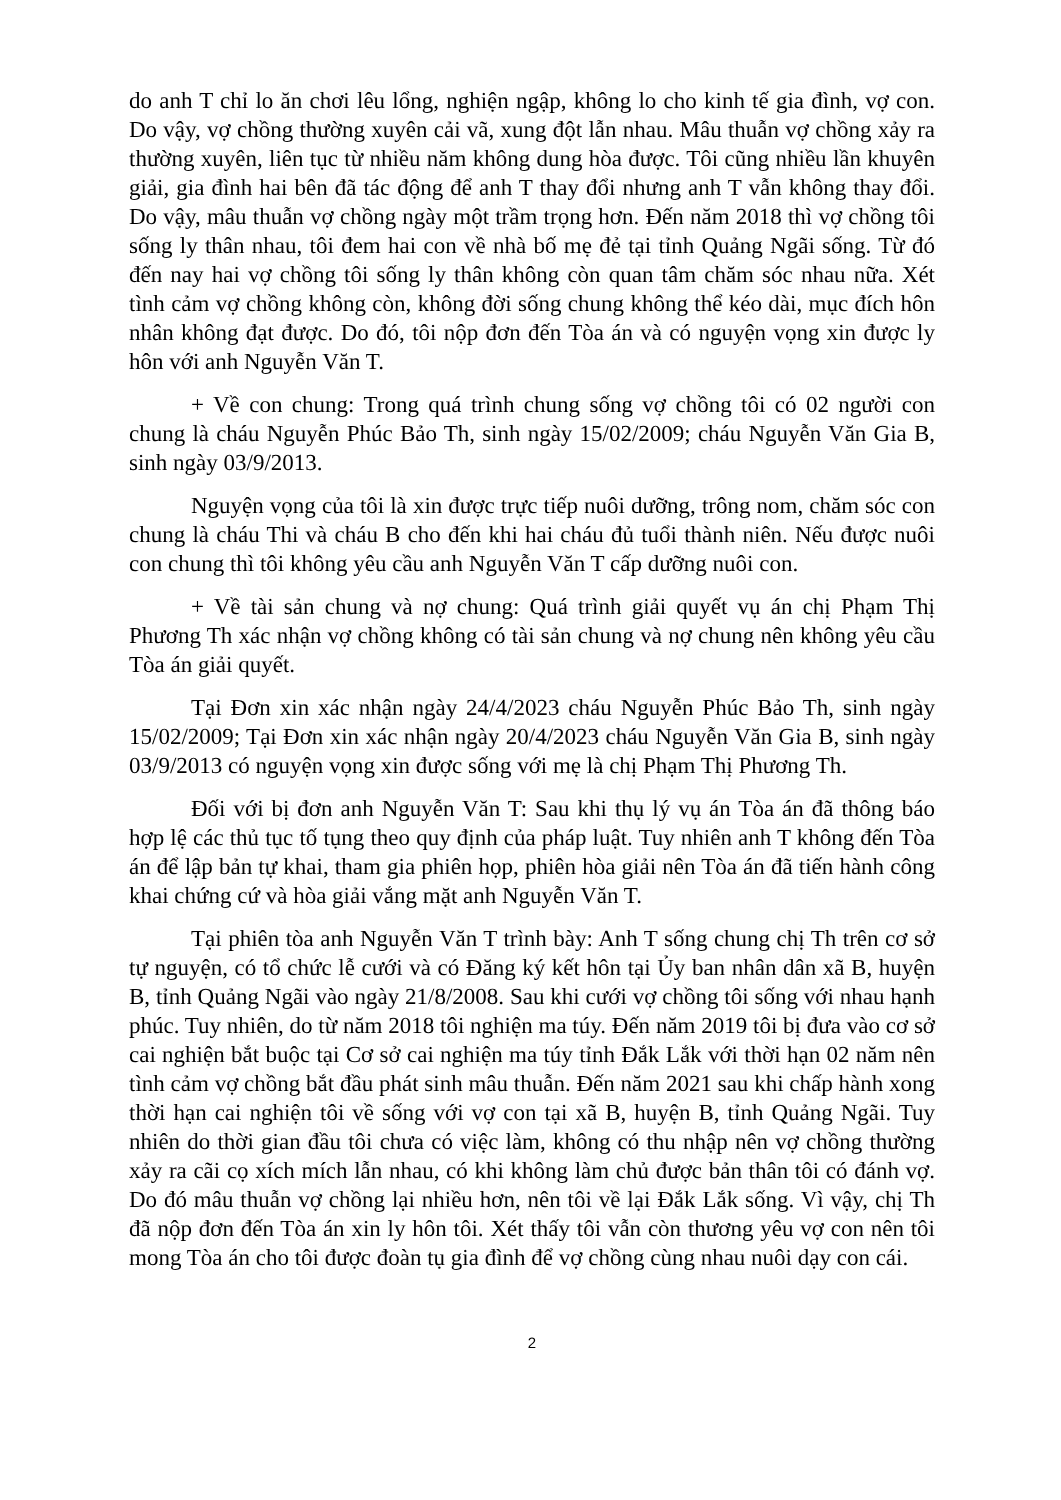do anh T chỉ lo ăn chơi lêu lổng, nghiện ngập, không lo cho kinh tế gia đình, vợ con. Do vậy, vợ chồng thường xuyên cải vã, xung đột lẫn nhau. Mâu thuẫn vợ chồng xảy ra thường xuyên, liên tục từ nhiều năm không dung hòa được. Tôi cũng nhiều lần khuyên giải, gia đình hai bên đã tác động để anh T thay đổi nhưng anh T vẫn không thay đổi. Do vậy, mâu thuẫn vợ chồng ngày một trầm trọng hơn. Đến năm 2018 thì vợ chồng tôi sống ly thân nhau, tôi đem hai con về nhà bố mẹ đẻ tại tỉnh Quảng Ngãi sống. Từ đó đến nay hai vợ chồng tôi sống ly thân không còn quan tâm chăm sóc nhau nữa. Xét tình cảm vợ chồng không còn, không đời sống chung không thể kéo dài, mục đích hôn nhân không đạt được. Do đó, tôi nộp đơn đến Tòa án và có nguyện vọng xin được ly hôn với anh Nguyễn Văn T.
+ Về con chung: Trong quá trình chung sống vợ chồng tôi có 02 người con chung là cháu Nguyễn Phúc Bảo Th, sinh ngày 15/02/2009; cháu Nguyễn Văn Gia B, sinh ngày 03/9/2013.
Nguyện vọng của tôi là xin được trực tiếp nuôi dưỡng, trông nom, chăm sóc con chung là cháu Thi và cháu B cho đến khi hai cháu đủ tuổi thành niên. Nếu được nuôi con chung thì tôi không yêu cầu anh Nguyễn Văn T cấp dưỡng nuôi con.
+ Về tài sản chung và nợ chung: Quá trình giải quyết vụ án chị Phạm Thị Phương Th xác nhận vợ chồng không có tài sản chung và nợ chung nên không yêu cầu Tòa án giải quyết.
Tại Đơn xin xác nhận ngày 24/4/2023 cháu Nguyễn Phúc Bảo Th, sinh ngày 15/02/2009; Tại Đơn xin xác nhận ngày 20/4/2023 cháu Nguyễn Văn Gia B, sinh ngày 03/9/2013 có nguyện vọng xin được sống với mẹ là chị Phạm Thị Phương Th.
Đối với bị đơn anh Nguyễn Văn T: Sau khi thụ lý vụ án Tòa án đã thông báo hợp lệ các thủ tục tố tụng theo quy định của pháp luật. Tuy nhiên anh T không đến Tòa án để lập bản tự khai, tham gia phiên họp, phiên hòa giải nên Tòa án đã tiến hành công khai chứng cứ và hòa giải vắng mặt anh Nguyễn Văn T.
Tại phiên tòa anh Nguyễn Văn T trình bày: Anh T sống chung chị Th trên cơ sở tự nguyện, có tổ chức lễ cưới và có Đăng ký kết hôn tại Ủy ban nhân dân xã B, huyện B, tỉnh Quảng Ngãi vào ngày 21/8/2008. Sau khi cưới vợ chồng tôi sống với nhau hạnh phúc. Tuy nhiên, do từ năm 2018 tôi nghiện ma túy. Đến năm 2019 tôi bị đưa vào cơ sở cai nghiện bắt buộc tại Cơ sở cai nghiện ma túy tỉnh Đắk Lắk với thời hạn 02 năm nên tình cảm vợ chồng bắt đầu phát sinh mâu thuẫn. Đến năm 2021 sau khi chấp hành xong thời hạn cai nghiện tôi về sống với vợ con tại xã B, huyện B, tỉnh Quảng Ngãi. Tuy nhiên do thời gian đầu tôi chưa có việc làm, không có thu nhập nên vợ chồng thường xảy ra cãi cọ xích mích lẫn nhau, có khi không làm chủ được bản thân tôi có đánh vợ. Do đó mâu thuẫn vợ chồng lại nhiều hơn, nên tôi về lại Đắk Lắk sống. Vì vậy, chị Th đã nộp đơn đến Tòa án xin ly hôn tôi. Xét thấy tôi vẫn còn thương yêu vợ con nên tôi mong Tòa án cho tôi được đoàn tụ gia đình để vợ chồng cùng nhau nuôi dạy con cái.
2